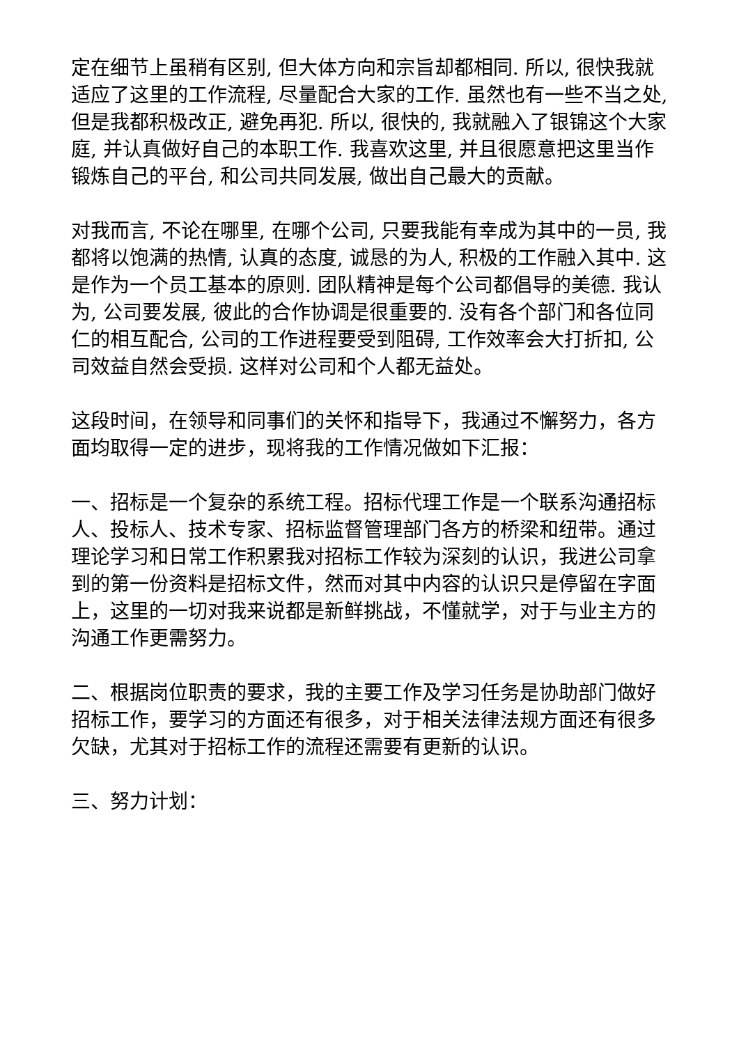定在细节上虽稍有区别, 但大体方向和宗旨却都相同. 所以, 很快我就适应了这里的工作流程, 尽量配合大家的工作. 虽然也有一些不当之处, 但是我都积极改正, 避免再犯. 所以, 很快的, 我就融入了银锦这个大家庭, 并认真做好自己的本职工作. 我喜欢这里, 并且很愿意把这里当作锻炼自己的平台, 和公司共同发展, 做出自己最大的贡献。
对我而言, 不论在哪里, 在哪个公司, 只要我能有幸成为其中的一员, 我都将以饱满的热情, 认真的态度, 诚恳的为人, 积极的工作融入其中. 这是作为一个员工基本的原则. 团队精神是每个公司都倡导的美德. 我认为, 公司要发展, 彼此的合作协调是很重要的. 没有各个部门和各位同仁的相互配合, 公司的工作进程要受到阻碍, 工作效率会大打折扣, 公司效益自然会受损. 这样对公司和个人都无益处。
这段时间，在领导和同事们的关怀和指导下，我通过不懈努力，各方面均取得一定的进步，现将我的工作情况做如下汇报：
一、招标是一个复杂的系统工程。招标代理工作是一个联系沟通招标人、投标人、技术专家、招标监督管理部门各方的桥梁和纽带。通过理论学习和日常工作积累我对招标工作较为深刻的认识，我进公司拿到的第一份资料是招标文件，然而对其中内容的认识只是停留在字面上，这里的一切对我来说都是新鲜挑战，不懂就学，对于与业主方的沟通工作更需努力。
二、根据岗位职责的要求，我的主要工作及学习任务是协助部门做好招标工作，要学习的方面还有很多，对于相关法律法规方面还有很多欠缺，尤其对于招标工作的流程还需要有更新的认识。
三、努力计划：